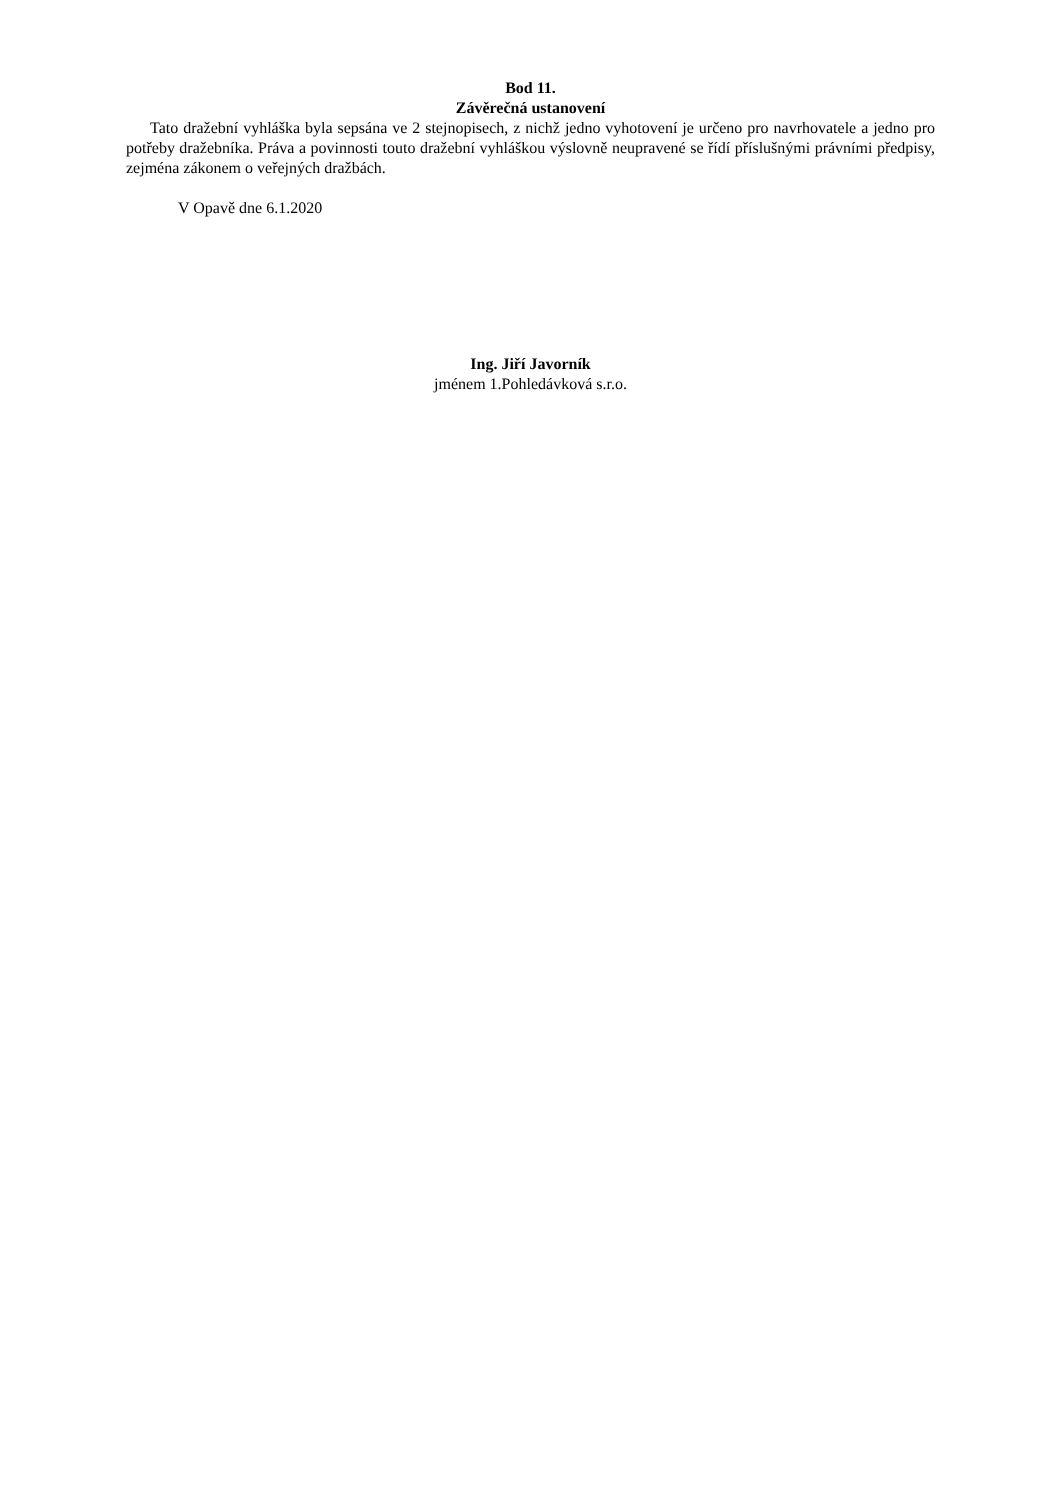Bod 11.
Závěrečná ustanovení
Tato dražební vyhláška byla sepsána ve 2 stejnopisech, z nichž jedno vyhotovení je určeno pro navrhovatele a jedno pro potřeby dražebníka. Práva a povinnosti touto dražební vyhláškou výslovně neupravené se řídí příslušnými právními předpisy, zejména zákonem o veřejných dražbách.
V Opavě dne 6.1.2020
Ing. Jiří Javorník
jménem 1.Pohledávková s.r.o.